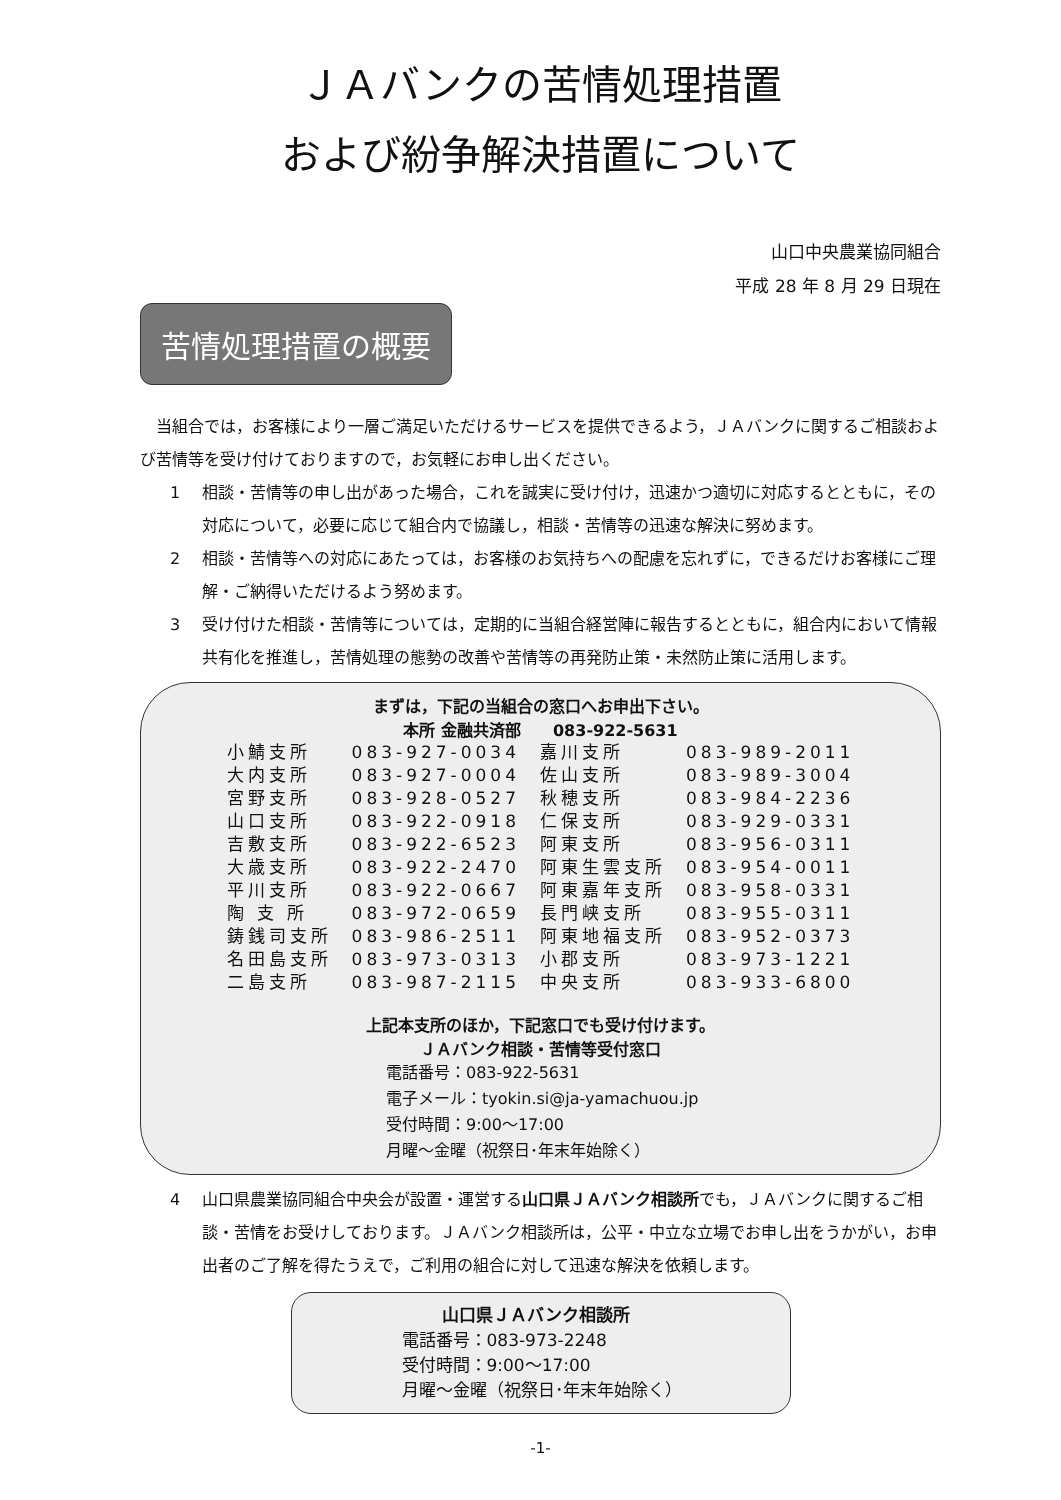ＪＡバンクの苦情処理措置
および紛争解決措置について
山口中央農業協同組合
平成 28 年 8 月 29 日現在
苦情処理措置の概要
　当組合では，お客様により一層ご満足いただけるサービスを提供できるよう，ＪＡバンクに関するご相談および苦情等を受け付けておりますので，お気軽にお申し出ください。
1 相談・苦情等の申し出があった場合，これを誠実に受け付け，迅速かつ適切に対応するとともに，その対応について，必要に応じて組合内で協議し，相談・苦情等の迅速な解決に努めます。
2 相談・苦情等への対応にあたっては，お客様のお気持ちへの配慮を忘れずに，できるだけお客様にご理解・ご納得いただけるよう努めます。
3 受け付けた相談・苦情等については，定期的に当組合経営陣に報告するとともに，組合内において情報共有化を推進し，苦情処理の態勢の改善や苦情等の再発防止策・未然防止策に活用します。
まずは，下記の当組合の窓口へお申出下さい。
本所 金融共済部　　083-922-5631
| 小鯖支所 | 083-927-0034 | 嘉川支所 | 083-989-2011 |
| 大内支所 | 083-927-0004 | 佐山支所 | 083-989-3004 |
| 宮野支所 | 083-928-0527 | 秋穂支所 | 083-984-2236 |
| 山口支所 | 083-922-0918 | 仁保支所 | 083-929-0331 |
| 吉敷支所 | 083-922-6523 | 阿東支所 | 083-956-0311 |
| 大歳支所 | 083-922-2470 | 阿東生雲支所 | 083-954-0011 |
| 平川支所 | 083-922-0667 | 阿東嘉年支所 | 083-958-0331 |
| 陶 支 所 | 083-972-0659 | 長門峡支所 | 083-955-0311 |
| 鋳銭司支所 | 083-986-2511 | 阿東地福支所 | 083-952-0373 |
| 名田島支所 | 083-973-0313 | 小郡支所 | 083-973-1221 |
| 二島支所 | 083-987-2115 | 中央支所 | 083-933-6800 |
上記本支所のほか，下記窓口でも受け付けます。
ＪＡバンク相談・苦情等受付窓口
電話番号：083-922-5631
電子メール：tyokin.si@ja-yamachuou.jp
受付時間：9:00～17:00
月曜～金曜（祝祭日･年末年始除く）
4 山口県農業協同組合中央会が設置・運営する山口県ＪＡバンク相談所でも，ＪＡバンクに関するご相談・苦情をお受けしております。ＪＡバンク相談所は，公平・中立な立場でお申し出をうかがい，お申出者のご了解を得たうえで，ご利用の組合に対して迅速な解決を依頼します。
山口県ＪＡバンク相談所
電話番号：083-973-2248
受付時間：9:00～17:00
月曜～金曜（祝祭日･年末年始除く）
-1-